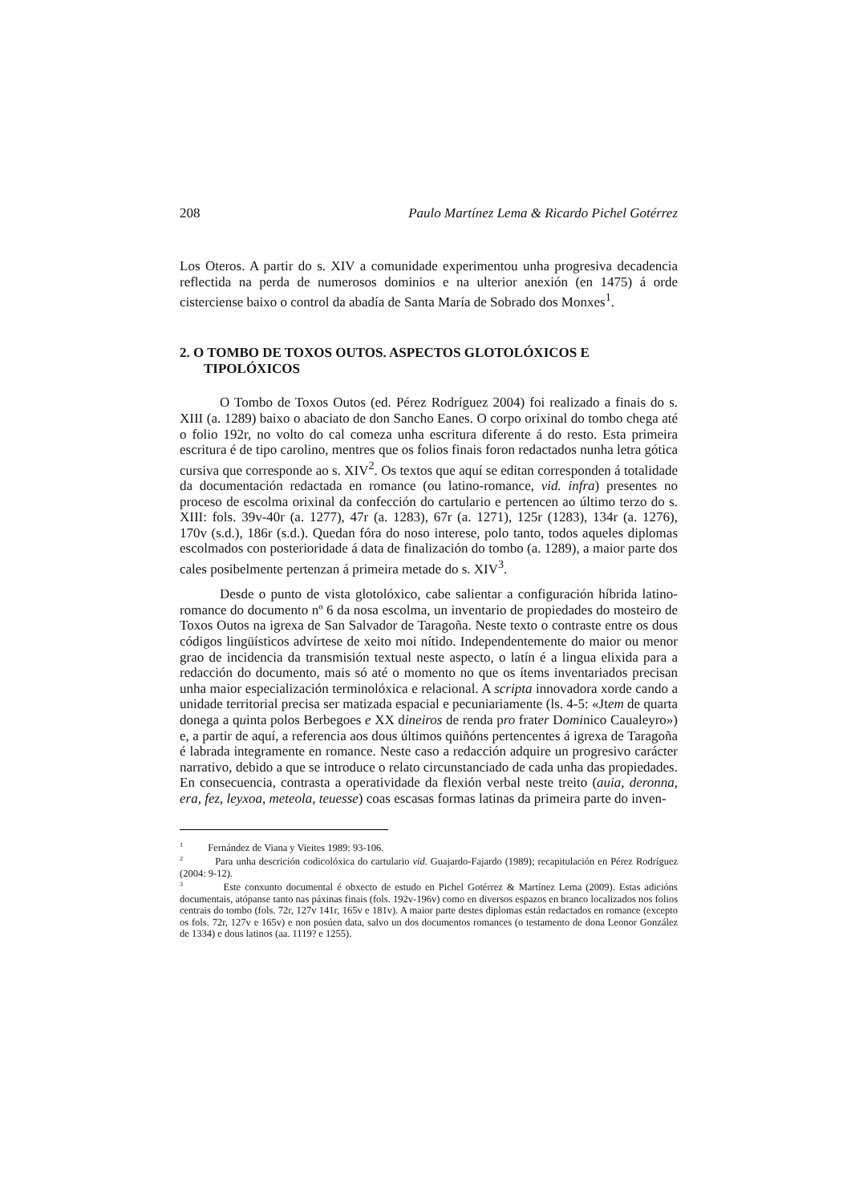208 Paulo Martínez Lema & Ricardo Pichel Gotérrez
Los Oteros. A partir do s. XIV a comunidade experimentou unha progresiva decadencia reflectida na perda de numerosos dominios e na ulterior anexión (en 1475) á orde cisterciense baixo o control da abadía de Santa María de Sobrado dos Monxes<sup>1</sup>.
2. O TOMBO DE TOXOS OUTOS. ASPECTOS GLOTOLÓXICOS E TIPOLÓXICOS
O Tombo de Toxos Outos (ed. Pérez Rodríguez 2004) foi realizado a finais do s. XIII (a. 1289) baixo o abaciato de don Sancho Eanes. O corpo orixinal do tombo chega até o folio 192r, no volto do cal comeza unha escritura diferente á do resto. Esta primeira escritura é de tipo carolino, mentres que os folios finais foron redactados nunha letra gótica cursiva que corresponde ao s. XIV<sup>2</sup>. Os textos que aquí se editan corresponden á totalidade da documentación redactada en romance (ou latino-romance, vid. infra) presentes no proceso de escolma orixinal da confección do cartulario e pertencen ao último terzo do s. XIII: fols. 39v-40r (a. 1277), 47r (a. 1283), 67r (a. 1271), 125r (1283), 134r (a. 1276), 170v (s.d.), 186r (s.d.). Quedan fóra do noso interese, polo tanto, todos aqueles diplomas escolmados con posterioridade á data de finalización do tombo (a. 1289), a maior parte dos cales posibelmente pertenzan á primeira metade do s. XIV<sup>3</sup>.
Desde o punto de vista glotolóxico, cabe salientar a configuración híbrida latino-romance do documento nº 6 da nosa escolma, un inventario de propiedades do mosteiro de Toxos Outos na igrexa de San Salvador de Taragoña. Neste texto o contraste entre os dous códigos lingüísticos advírtese de xeito moi nítido. Independentemente do maior ou menor grao de incidencia da transmisión textual neste aspecto, o latín é a lingua elixida para a redacción do documento, mais só até o momento no que os ítems inventariados precisan unha maior especialización terminolóxica e relacional. A scripta innovadora xorde cando a unidade territorial precisa ser matizada espacial e pecuniariamente (ls. 4-5: «Jtem de quarta donega a quinta polos Berbegoes e XX dineiros de renda pro frater Dominico Caualeyro») e, a partir de aquí, a referencia aos dous últimos quiñóns pertencentes á igrexa de Taragoña é labrada integramente en romance. Neste caso a redacción adquire un progresivo carácter narrativo, debido a que se introduce o relato circunstanciado de cada unha das propiedades. En consecuencia, contrasta a operatividade da flexión verbal neste treito (auia, deronna, era, fez, leyxoa, meteola, teuesse) coas escasas formas latinas da primeira parte do inven-
<sup>1</sup> Fernández de Viana y Vieites 1989: 93-106.
<sup>2</sup> Para unha descrición codicolóxica do cartulario vid. Guajardo-Fajardo (1989); recapitulación en Pérez Rodríguez (2004: 9-12).
<sup>3</sup> Este conxunto documental é obxecto de estudo en Pichel Gotérrez & Martínez Lema (2009). Estas adicións documentais, atópanse tanto nas páxinas finais (fols. 192v-196v) como en diversos espazos en branco localizados nos folios centrais do tombo (fols. 72r, 127v 141r, 165v e 181v). A maior parte destes diplomas están redactados en romance (excepto os fols. 72r, 127v e 165v) e non posúen data, salvo un dos documentos romances (o testamento de dona Leonor González de 1334) e dous latinos (aa. 1119? e 1255).